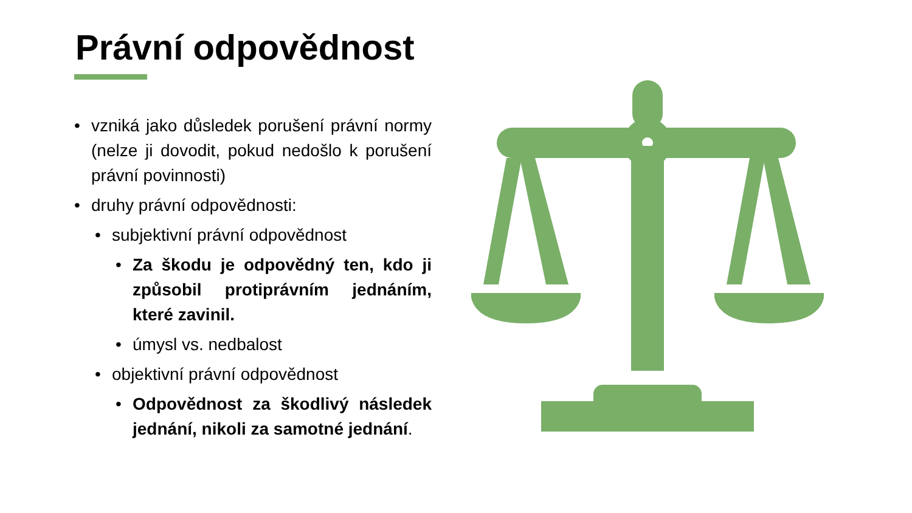Právní odpovědnost
• vzniká jako důsledek porušení právní normy (nelze ji dovodit, pokud nedošlo k porušení právní povinnosti)
• druhy právní odpovědnosti:
• subjektivní právní odpovědnost
• Za škodu je odpovědný ten, kdo ji způsobil protiprávním jednáním, které zavinil.
• úmysl vs. nedbalost
• objektivní právní odpovědnost
• Odpovědnost za škodlivý následek jednání, nikoli za samotné jednání.